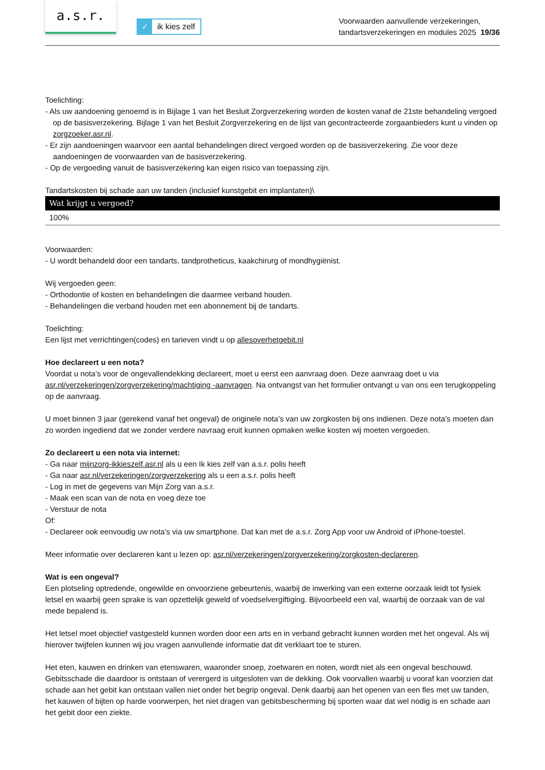a.s.r.
✓ ik kies zelf
Voorwaarden aanvullende verzekeringen,
tandartsverzekeringen en modules 2025 19/36
Toelichting:
- Als uw aandoening genoemd is in Bijlage 1 van het Besluit Zorgverzekering worden de kosten vanaf de 21ste behandeling vergoed op de basisverzekering. Bijlage 1 van het Besluit Zorgverzekering en de lijst van gecontracteerde zorgaanbieders kunt u vinden op zorgzoeker.asr.nl.
- Er zijn aandoeningen waarvoor een aantal behandelingen direct vergoed worden op de basisverzekering. Zie voor deze aandoeningen de voorwaarden van de basisverzekering.
- Op de vergoeding vanuit de basisverzekering kan eigen risico van toepassing zijn.
Tandartskosten bij schade aan uw tanden (inclusief kunstgebit en implantaten)\
| Wat krijgt u vergoed? |
| --- |
| 100% |
Voorwaarden:
- U wordt behandeld door een tandarts, tandprotheticus, kaakchirurg of mondhygiënist.
Wij vergoeden geen:
- Orthodontie of kosten en behandelingen die daarmee verband houden.
- Behandelingen die verband houden met een abonnement bij de tandarts.
Toelichting:
Een lijst met verrichtingen(codes) en tarieven vindt u op allesoverhetgebit.nl
Hoe declareert u een nota?
Voordat u nota’s voor de ongevallendekking declareert, moet u eerst een aanvraag doen. Deze aanvraag doet u via asr.nl/verzekeringen/zorgverzekering/machtiging -aanvragen. Na ontvangst van het formulier ontvangt u van ons een terugkoppeling op de aanvraag.
U moet binnen 3 jaar (gerekend vanaf het ongeval) de originele nota’s van uw zorgkosten bij ons indienen. Deze nota’s moeten dan zo worden ingediend dat we zonder verdere navraag eruit kunnen opmaken welke kosten wij moeten vergoeden.
Zo declareert u een nota via internet:
- Ga naar mijnzorg-ikkieszelf.asr.nl als u een Ik kies zelf van a.s.r. polis heeft
- Ga naar asr.nl/verzekeringen/zorgverzekering als u een a.s.r. polis heeft
- Log in met de gegevens van Mijn Zorg van a.s.r.
- Maak een scan van de nota en voeg deze toe
- Verstuur de nota
Of:
- Declareer ook eenvoudig uw nota’s via uw smartphone. Dat kan met de a.s.r. Zorg App voor uw Android of iPhone-toestel.
Meer informatie over declareren kant u lezen op: asr.nl/verzekeringen/zorgverzekering/zorgkosten-declareren.
Wat is een ongeval?
Een plotseling optredende, ongewilde en onvoorziene gebeurtenis, waarbij de inwerking van een externe oorzaak leidt tot fysiek letsel en waarbij geen sprake is van opzettelijk geweld of voedselvergiftiging. Bijvoorbeeld een val, waarbij de oorzaak van de val mede bepalend is.
Het letsel moet objectief vastgesteld kunnen worden door een arts en in verband gebracht kunnen worden met het ongeval. Als wij hierover twijfelen kunnen wij jou vragen aanvullende informatie dat dit verklaart toe te sturen.
Het eten, kauwen en drinken van etenswaren, waaronder snoep, zoetwaren en noten, wordt niet als een ongeval beschouwd. Gebitsschade die daardoor is ontstaan of verergerd is uitgesloten van de dekking. Ook voorvallen waarbij u vooraf kan voorzien dat schade aan het gebit kan ontstaan vallen niet onder het begrip ongeval. Denk daarbij aan het openen van een fles met uw tanden, het kauwen of bijten op harde voorwerpen, het niet dragen van gebitsbescherming bij sporten waar dat wel nodig is en schade aan het gebit door een ziekte.